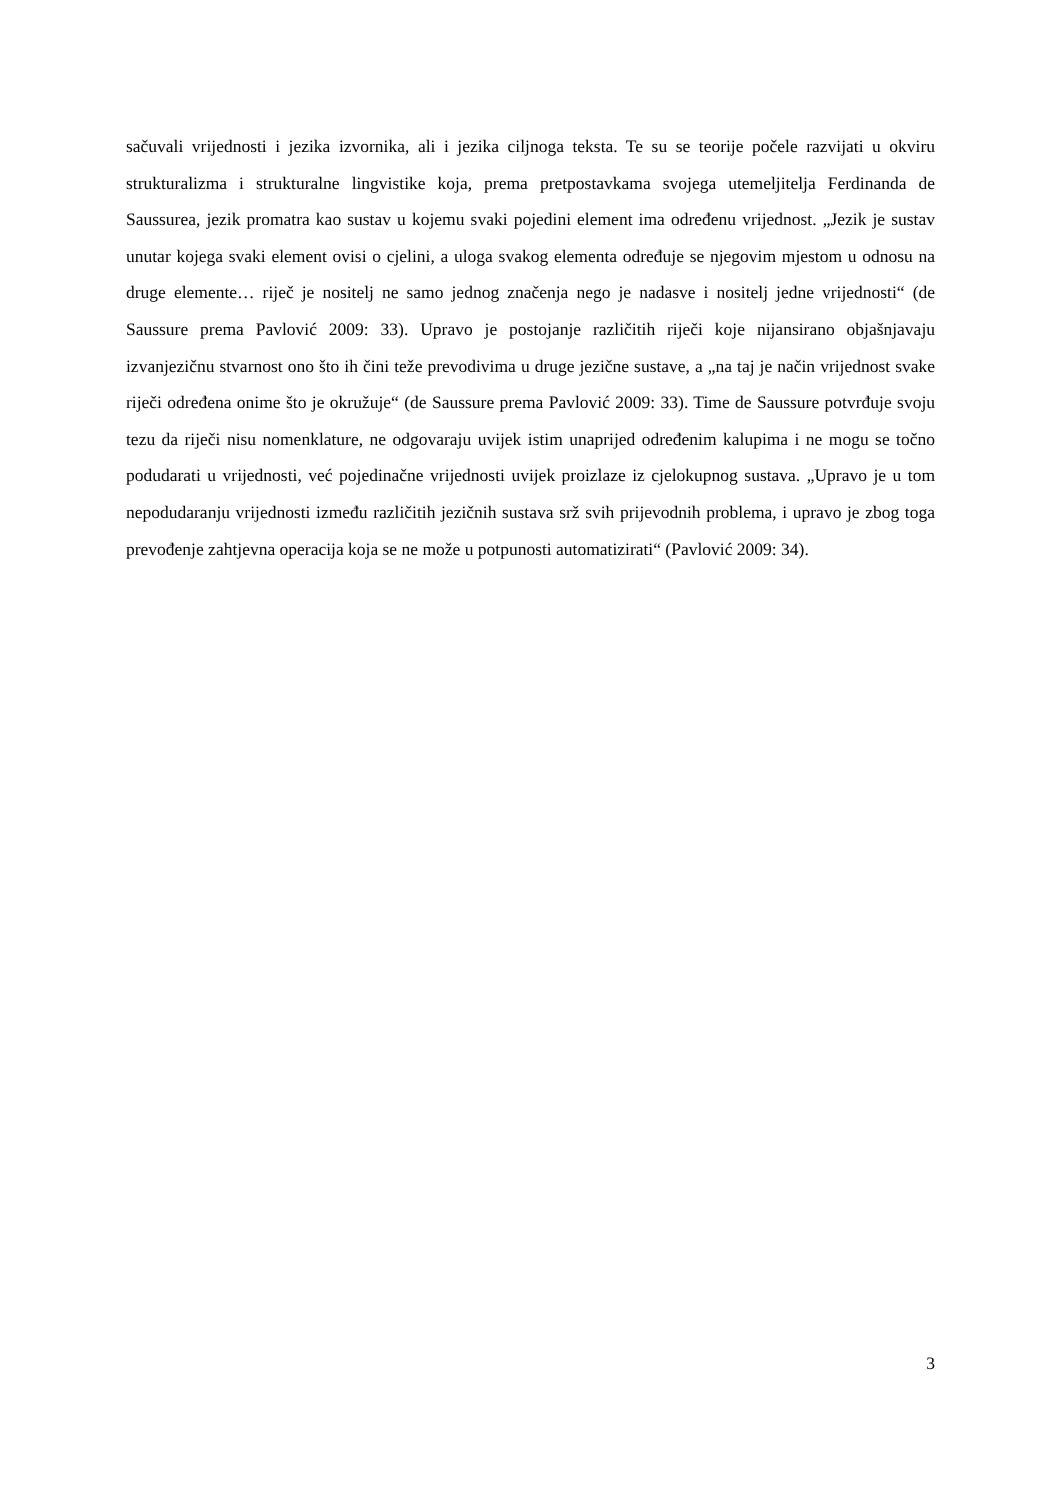sačuvali vrijednosti i jezika izvornika, ali i jezika ciljnoga teksta. Te su se teorije počele razvijati u okviru strukturalizma i strukturalne lingvistike koja, prema pretpostavkama svojega utemeljitelja Ferdinanda de Saussurea, jezik promatra kao sustav u kojemu svaki pojedini element ima određenu vrijednost. „Jezik je sustav unutar kojega svaki element ovisi o cjelini, a uloga svakog elementa određuje se njegovim mjestom u odnosu na druge elemente… riječ je nositelj ne samo jednog značenja nego je nadasve i nositelj jedne vrijednosti“ (de Saussure prema Pavlović 2009: 33). Upravo je postojanje različitih riječi koje nijansirano objašnjavaju izvanjezičnu stvarnost ono što ih čini teže prevodivima u druge jezične sustave, a „na taj je način vrijednost svake riječi određena onime što je okružuje“ (de Saussure prema Pavlović 2009: 33). Time de Saussure potvrđuje svoju tezu da riječi nisu nomenklature, ne odgovaraju uvijek istim unaprijed određenim kalupima i ne mogu se točno podudarati u vrijednosti, već pojedinačne vrijednosti uvijek proizlaze iz cjelokupnog sustava. „Upravo je u tom nepodudaranju vrijednosti između različitih jezičnih sustava srž svih prijevodnih problema, i upravo je zbog toga prevođenje zahtjevna operacija koja se ne može u potpunosti automatizirati“ (Pavlović 2009: 34).
3